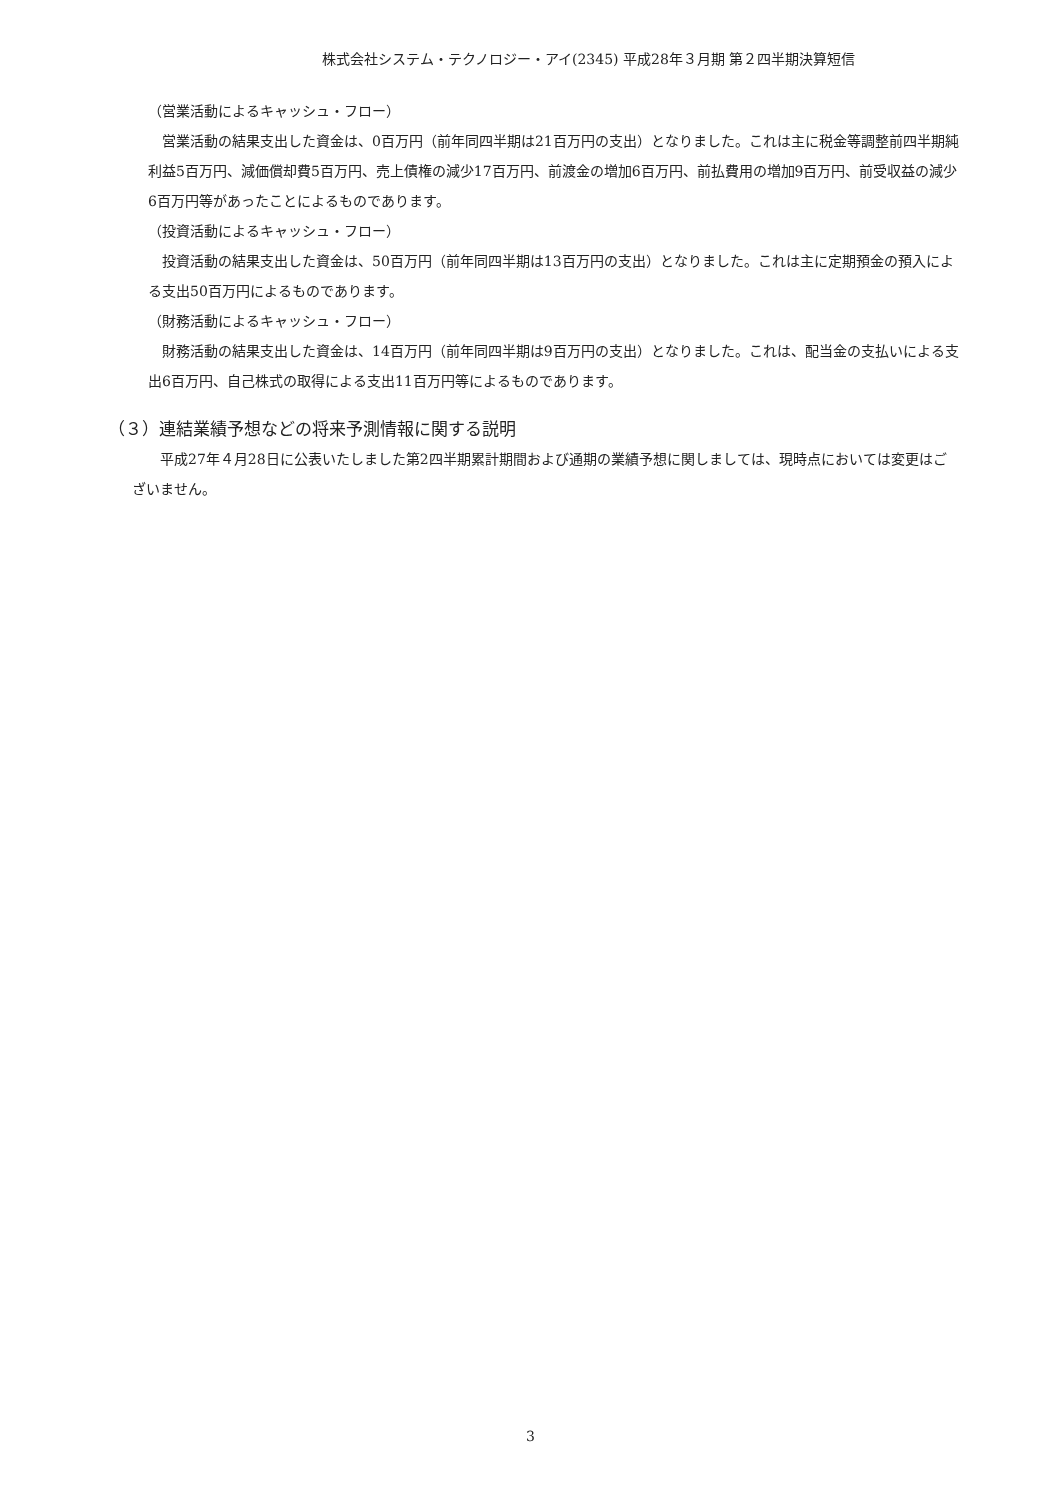株式会社システム・テクノロジー・アイ(2345) 平成28年３月期 第２四半期決算短信
（営業活動によるキャッシュ・フロー）
　営業活動の結果支出した資金は、0百万円（前年同四半期は21百万円の支出）となりました。これは主に税金等調整前四半期純利益5百万円、減価償却費5百万円、売上債権の減少17百万円、前渡金の増加6百万円、前払費用の増加9百万円、前受収益の減少6百万円等があったことによるものであります。
（投資活動によるキャッシュ・フロー）
　投資活動の結果支出した資金は、50百万円（前年同四半期は13百万円の支出）となりました。これは主に定期預金の預入による支出50百万円によるものであります。
（財務活動によるキャッシュ・フロー）
　財務活動の結果支出した資金は、14百万円（前年同四半期は9百万円の支出）となりました。これは、配当金の支払いによる支出6百万円、自己株式の取得による支出11百万円等によるものであります。
（３）連結業績予想などの将来予測情報に関する説明
　　平成27年４月28日に公表いたしました第2四半期累計期間および通期の業績予想に関しましては、現時点においては変更はございません。
3